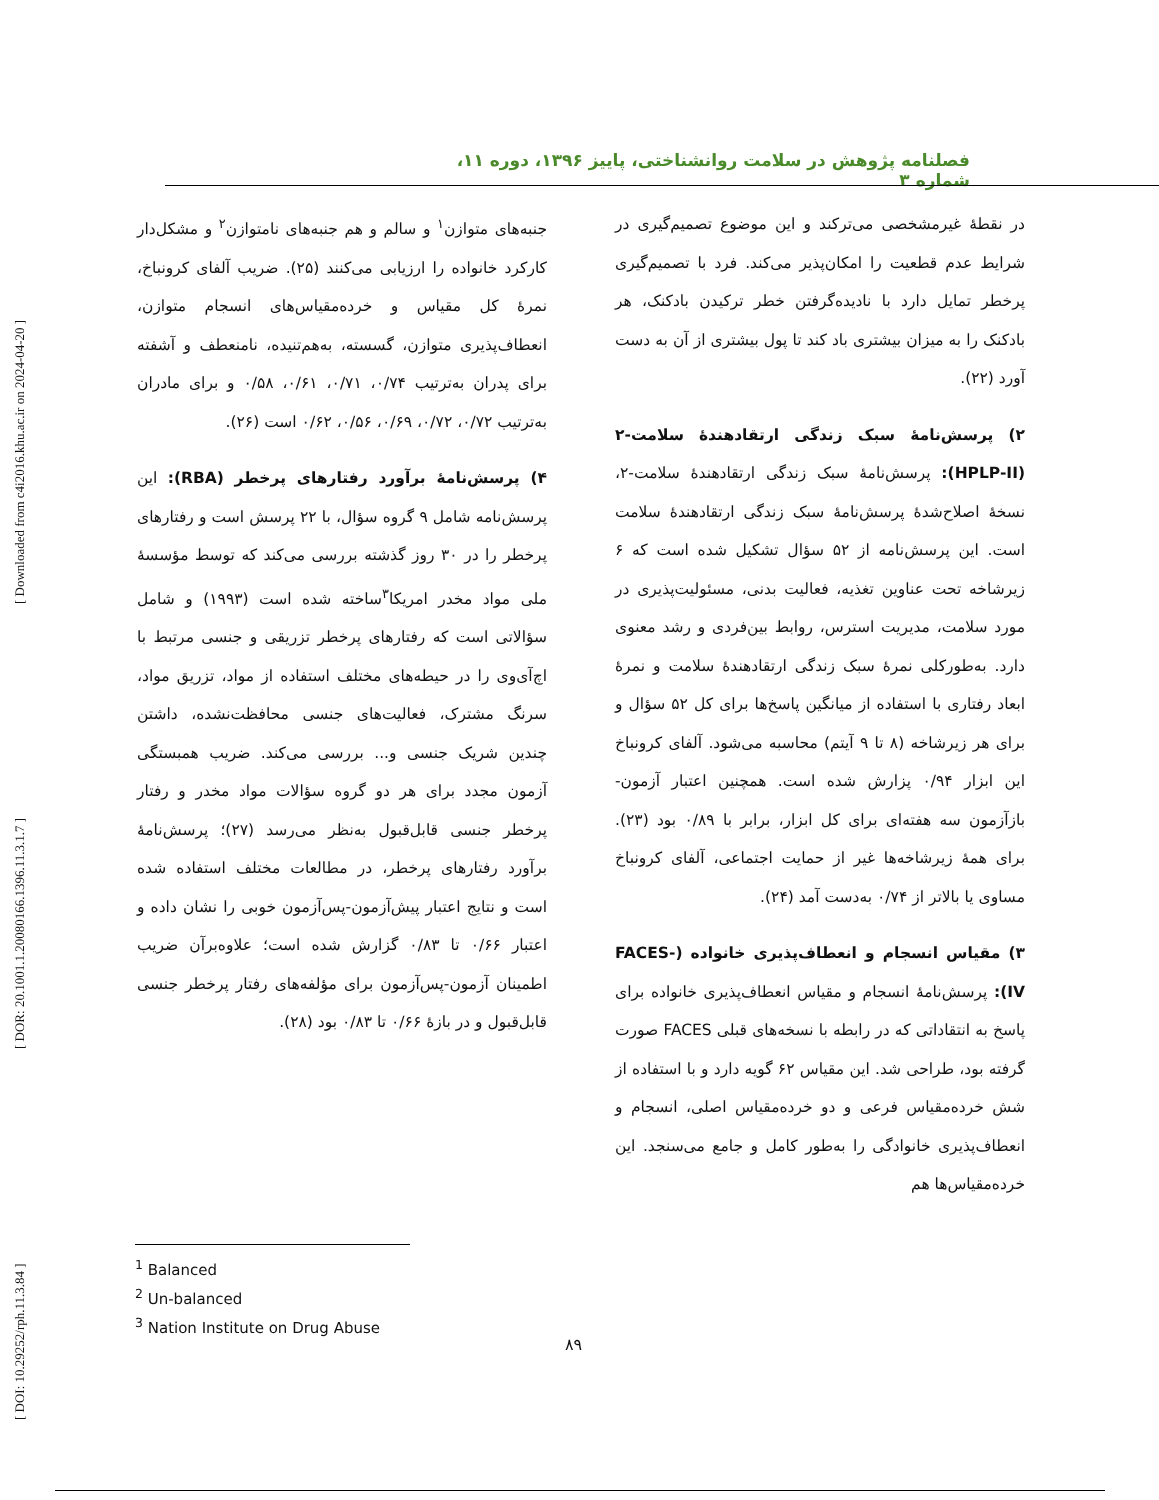[ DOI: 10.29252/rph.11.3.84 ] [ DOR: 20.1001.1.20080166.1396.11.3.1.7 ] [ Downloaded from c4i2016.khu.ac.ir on 2024-04-20 ]
فصلنامه پژوهش در سلامت روانشناختی، پاییز ۱۳۹۶، دوره ۱۱، شماره ۳
در نقطهٔ غیرمشخصی می‌ترکند و این موضوع تصمیم‌گیری در شرایط عدم قطعیت را امکان‌پذیر می‌کند. فرد با تصمیم‌گیری پرخطر تمایل دارد با نادیده‌گرفتن خطر ترکیدن بادکنک، هر بادکنک را به میزان بیشتری باد کند تا پول بیشتری از آن به دست آورد (۲۲).
۲) پرسش‌نامهٔ سبک زندگی ارتقادهندهٔ سلامت-۲ (HPLP-II): پرسش‌نامهٔ سبک زندگی ارتقادهندهٔ سلامت-۲، نسخهٔ اصلاح‌شدهٔ پرسش‌نامهٔ سبک زندگی ارتقادهندهٔ سلامت است. این پرسش‌نامه از ۵۲ سؤال تشکیل شده است که ۶ زیرشاخه تحت عناوین تغذیه، فعالیت بدنی، مسئولیت‌پذیری در مورد سلامت، مدیریت استرس، روابط بین‌فردی و رشد معنوی دارد. به‌طورکلی نمرهٔ سبک زندگی ارتقادهندهٔ سلامت و نمرهٔ ابعاد رفتاری با استفاده از میانگین پاسخ‌ها برای کل ۵۲ سؤال و برای هر زیرشاخه (۸ تا ۹ آیتم) محاسبه می‌شود. آلفای کرونباخ این ابزار ۰/۹۴ پزارش شده است. همچنین اعتبار آزمون-بازآزمون سه هفته‌ای برای کل ابزار، برابر با ۰/۸۹ بود (۲۳). برای همهٔ زیرشاخه‌ها غیر از حمایت اجتماعی، آلفای کرونباخ مساوی یا بالاتر از ۰/۷۴ به‌دست آمد (۲۴).
۳) مقیاس انسجام و انعطاف‌پذیری خانواده (FACES-IV): پرسش‌نامهٔ انسجام و مقیاس انعطاف‌پذیری خانواده برای پاسخ به انتقاداتی که در رابطه با نسخه‌های قبلی FACES صورت گرفته بود، طراحی شد. این مقیاس ۶۲ گویه دارد و با استفاده از شش خرده‌مقیاس فرعی و دو خرده‌مقیاس اصلی، انسجام و انعطاف‌پذیری خانوادگی را به‌طور کامل و جامع می‌سنجد. این خرده‌مقیاس‌ها هم
جنبه‌های متوازن<sup>۱</sup> و سالم و هم جنبه‌های نامتوازن<sup>۲</sup> و مشکل‌دار کارکرد خانواده را ارزیابی می‌کنند (۲۵). ضریب آلفای کرونباخ، نمرهٔ کل مقیاس و خرده‌مقیاس‌های انسجام متوازن، انعطاف‌پذیری متوازن، گسسته، به‌هم‌تنیده، نامنعطف و آشفته برای پدران به‌ترتیب ۰/۷۴، ۰/۷۱، ۰/۶۱، ۰/۵۸ و برای مادران به‌ترتیب ۰/۷۲، ۰/۷۲، ۰/۶۹، ۰/۵۶، ۰/۶۲ است (۲۶).
۴) پرسش‌نامهٔ برآورد رفتارهای پرخطر (RBA): این پرسش‌نامه شامل ۹ گروه سؤال، با ۲۲ پرسش است و رفتارهای پرخطر را در ۳۰ روز گذشته بررسی می‌کند که توسط مؤسسهٔ ملی مواد مخدر امریکا<sup>۳</sup>ساخته شده است (۱۹۹۳) و شامل سؤالاتی است که رفتارهای پرخطر تزریقی و جنسی مرتبط با اچ‌آی‌وی را در حیطه‌های مختلف استفاده از مواد، تزریق مواد، سرنگ مشترک، فعالیت‌های جنسی محافظت‌نشده، داشتن چندین شریک جنسی و... بررسی می‌کند. ضریب همبستگی آزمون مجدد برای هر دو گروه سؤالات مواد مخدر و رفتار پرخطر جنسی قابل‌قبول به‌نظر می‌رسد (۲۷)؛ پرسش‌نامهٔ برآورد رفتارهای پرخطر، در مطالعات مختلف استفاده شده است و نتایج اعتبار پیش‌آزمون-پس‌آزمون خوبی را نشان داده و اعتبار ۰/۶۶ تا ۰/۸۳ گزارش شده است؛ علاوه‌برآن ضریب اطمینان آزمون-پس‌آزمون برای مؤلفه‌های رفتار پرخطر جنسی قابل‌قبول و در بازهٔ ۰/۶۶ تا ۰/۸۳ بود (۲۸).
<sup>1</sup> Balanced
<sup>2</sup> Un-balanced
<sup>3</sup> Nation Institute on Drug Abuse
۸۹